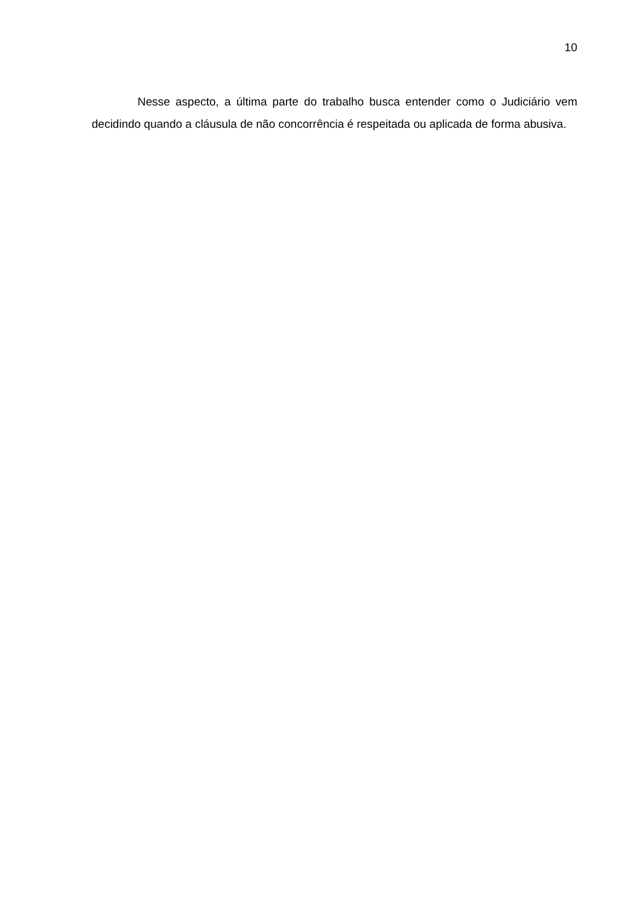10
Nesse aspecto, a última parte do trabalho busca entender como o Judiciário vem decidindo quando a cláusula de não concorrência é respeitada ou aplicada de forma abusiva.